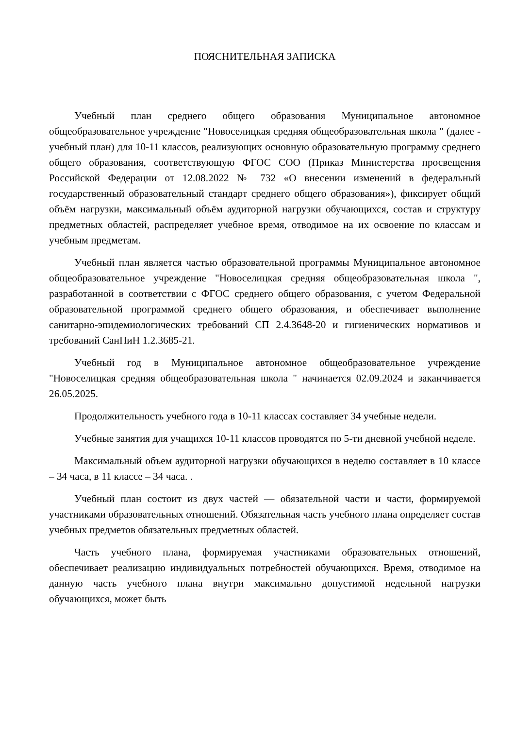ПОЯСНИТЕЛЬНАЯ ЗАПИСКА
Учебный план среднего общего образования Муниципальное автономное общеобразовательное учреждение "Новоселицкая средняя общеобразовательная школа " (далее - учебный план) для 10-11 классов, реализующих основную образовательную программу среднего общего образования, соответствующую ФГОС СОО (Приказ Министерства просвещения Российской Федерации от 12.08.2022 № 732 «О внесении изменений в федеральный государственный образовательный стандарт среднего общего образования»), фиксирует общий объём нагрузки, максимальный объём аудиторной нагрузки обучающихся, состав и структуру предметных областей, распределяет учебное время, отводимое на их освоение по классам и учебным предметам.
Учебный план является частью образовательной программы Муниципальное автономное общеобразовательное учреждение "Новоселицкая средняя общеобразовательная школа ", разработанной в соответствии с ФГОС среднего общего образования, с учетом Федеральной образовательной программой среднего общего образования, и обеспечивает выполнение санитарно-эпидемиологических требований СП 2.4.3648-20 и гигиенических нормативов и требований СанПиН 1.2.3685-21.
Учебный год в Муниципальное автономное общеобразовательное учреждение "Новоселицкая средняя общеобразовательная школа " начинается 02.09.2024 и заканчивается 26.05.2025.
Продолжительность учебного года в 10-11 классах составляет 34 учебные недели.
Учебные занятия для учащихся 10-11 классов проводятся по 5-ти дневной учебной неделе.
Максимальный объем аудиторной нагрузки обучающихся в неделю составляет в 10 классе – 34 часа, в 11 классе – 34 часа. .
Учебный план состоит из двух частей — обязательной части и части, формируемой участниками образовательных отношений. Обязательная часть учебного плана определяет состав учебных предметов обязательных предметных областей.
Часть учебного плана, формируемая участниками образовательных отношений, обеспечивает реализацию индивидуальных потребностей обучающихся. Время, отводимое на данную часть учебного плана внутри максимально допустимой недельной нагрузки обучающихся, может быть